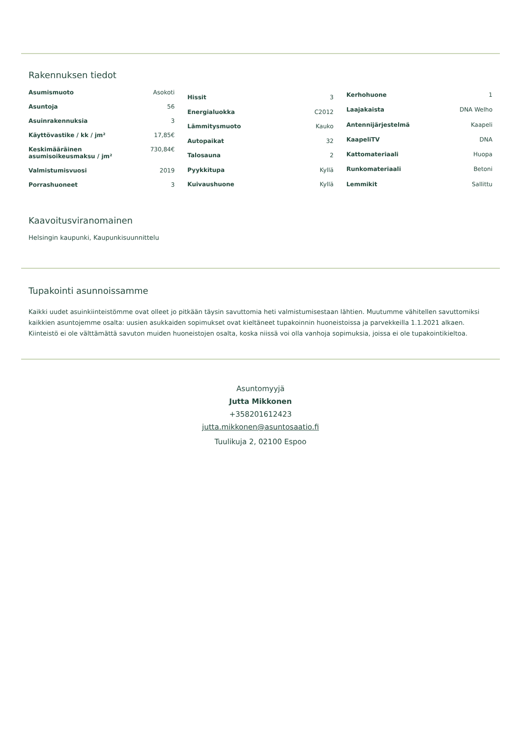Rakennuksen tiedot
| Asumismuoto | Asokoti |
| Asuntoja | 56 |
| Asuinrakennuksia | 3 |
| Käyttövastike / kk / jm² | 17,85€ |
| Keskimääräinen asumisoikeusmaksu / jm² | 730,84€ |
| Valmistumisvuosi | 2019 |
| Porrashuoneet | 3 |
| Hissit | 3 |
| Energialuokka | C2012 |
| Lämmitysmuoto | Kauko |
| Autopaikat | 32 |
| Talosauna | 2 |
| Pyykkitupa | Kyllä |
| Kuivaushuone | Kyllä |
| Kerhohuone | 1 |
| Laajakaista | DNA Welho |
| Antennijärjestelmä | Kaapeli |
| KaapeliTV | DNA |
| Kattomateriaali | Huopa |
| Runkomateriaali | Betoni |
| Lemmikit | Sallittu |
Kaavoitusviranomainen
Helsingin kaupunki, Kaupunkisuunnittelu
Tupakointi asunnoissamme
Kaikki uudet asuinkiinteistömme ovat olleet jo pitkään täysin savuttomia heti valmistumisestaan lähtien. Muutumme vähitellen savuttomiksi kaikkien asuntojemme osalta: uusien asukkaiden sopimukset ovat kieltäneet tupakoinnin huoneistoissa ja parvekkeilla 1.1.2021 alkaen. Kiinteistö ei ole välttämättä savuton muiden huoneistojen osalta, koska niissä voi olla vanhoja sopimuksia, joissa ei ole tupakointikieltoa.
Asuntomyyjä
Jutta Mikkonen
+358201612423
jutta.mikkonen@asuntosaatio.fi
Tuulikuja 2, 02100 Espoo